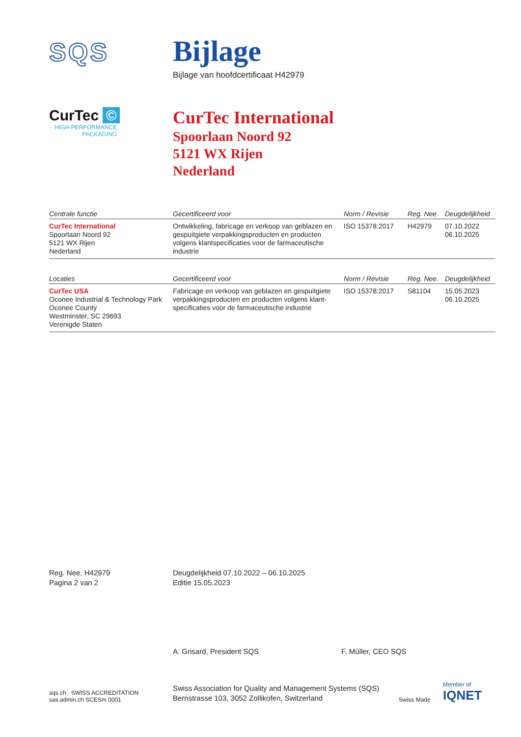SQS
Bijlage
Bijlage van hoofdcertificaat H42979
CurTec ©
HIGH PERFORMANCE PACKAGING
CurTec International
Spoorlaan Noord 92
5121 WX Rijen
Nederland
| Centrale functie | Gecertificeerd voor | Norm / Revisie | Reg. Nee. | Deugdelijkheid |
| --- | --- | --- | --- | --- |
| CurTec International Spoorlaan Noord 92 5121 WX Rijen Nederland | Ontwikkeling, fabricage en verkoop van geblazen en gespuitgiete verpakkingsproducten en producten volgens klantspecificaties voor de farmaceutische industrie | ISO 15378:2017 | H42979 | 07.10.2022 06.10.2025 |
| Locaties | Gecertificeerd voor | Norm / Revisie | Reg. Nee. | Deugdelijkheid |
| --- | --- | --- | --- | --- |
| CurTec USA Oconee Industrial & Technology Park Oconee County Westminster, SC 29693 Verenigde Staten | Fabricage en verkoop van geblazen en gespuitgiete verpakkingsproducten en producten volgens klant-specificaties voor de farmaceutische industrie | ISO 15378:2017 | S81104 | 15.05.2023 06.10.2025 |
Reg. Nee. H42979
Pagina 2 van 2
Deugdelijkheid 07.10.2022 – 06.10.2025
Editie 15.05.2023
A. Grisard, President SQS F. Müller, CEO SQS
sqs.ch SWISS ACCREDITATION sas.admin.ch SCESm 0001
Swiss Association for Quality and Management Systems (SQS)
Bernstrasse 103, 3052 Zollikofen, Switzerland
Swiss Made
Member of
IQNET